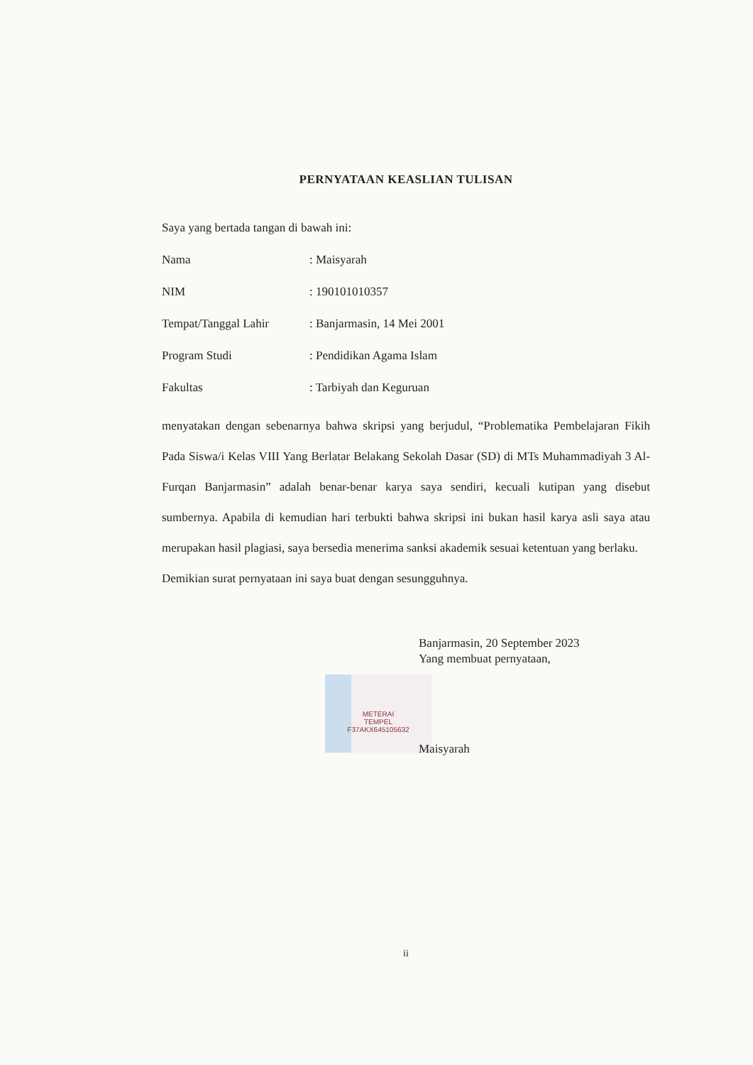PERNYATAAN KEASLIAN TULISAN
Saya yang bertada tangan di bawah ini:
Nama: Maisyarah
NIM: 190101010357
Tempat/Tanggal Lahir: Banjarmasin, 14 Mei 2001
Program Studi: Pendidikan Agama Islam
Fakultas: Tarbiyah dan Keguruan
menyatakan dengan sebenarnya bahwa skripsi yang berjudul, “Problematika Pembelajaran Fikih Pada Siswa/i Kelas VIII Yang Berlatar Belakang Sekolah Dasar (SD) di MTs Muhammadiyah 3 Al-Furqan Banjarmasin” adalah benar-benar karya saya sendiri, kecuali kutipan yang disebut sumbernya. Apabila di kemudian hari terbukti bahwa skripsi ini bukan hasil karya asli saya atau merupakan hasil plagiasi, saya bersedia menerima sanksi akademik sesuai ketentuan yang berlaku.
Demikian surat pernyataan ini saya buat dengan sesungguhnya.
Banjarmasin, 20 September 2023
Yang membuat pernyataan,
METERAI
TEMPEL
F37AKX645105632
Maisyarah
ii